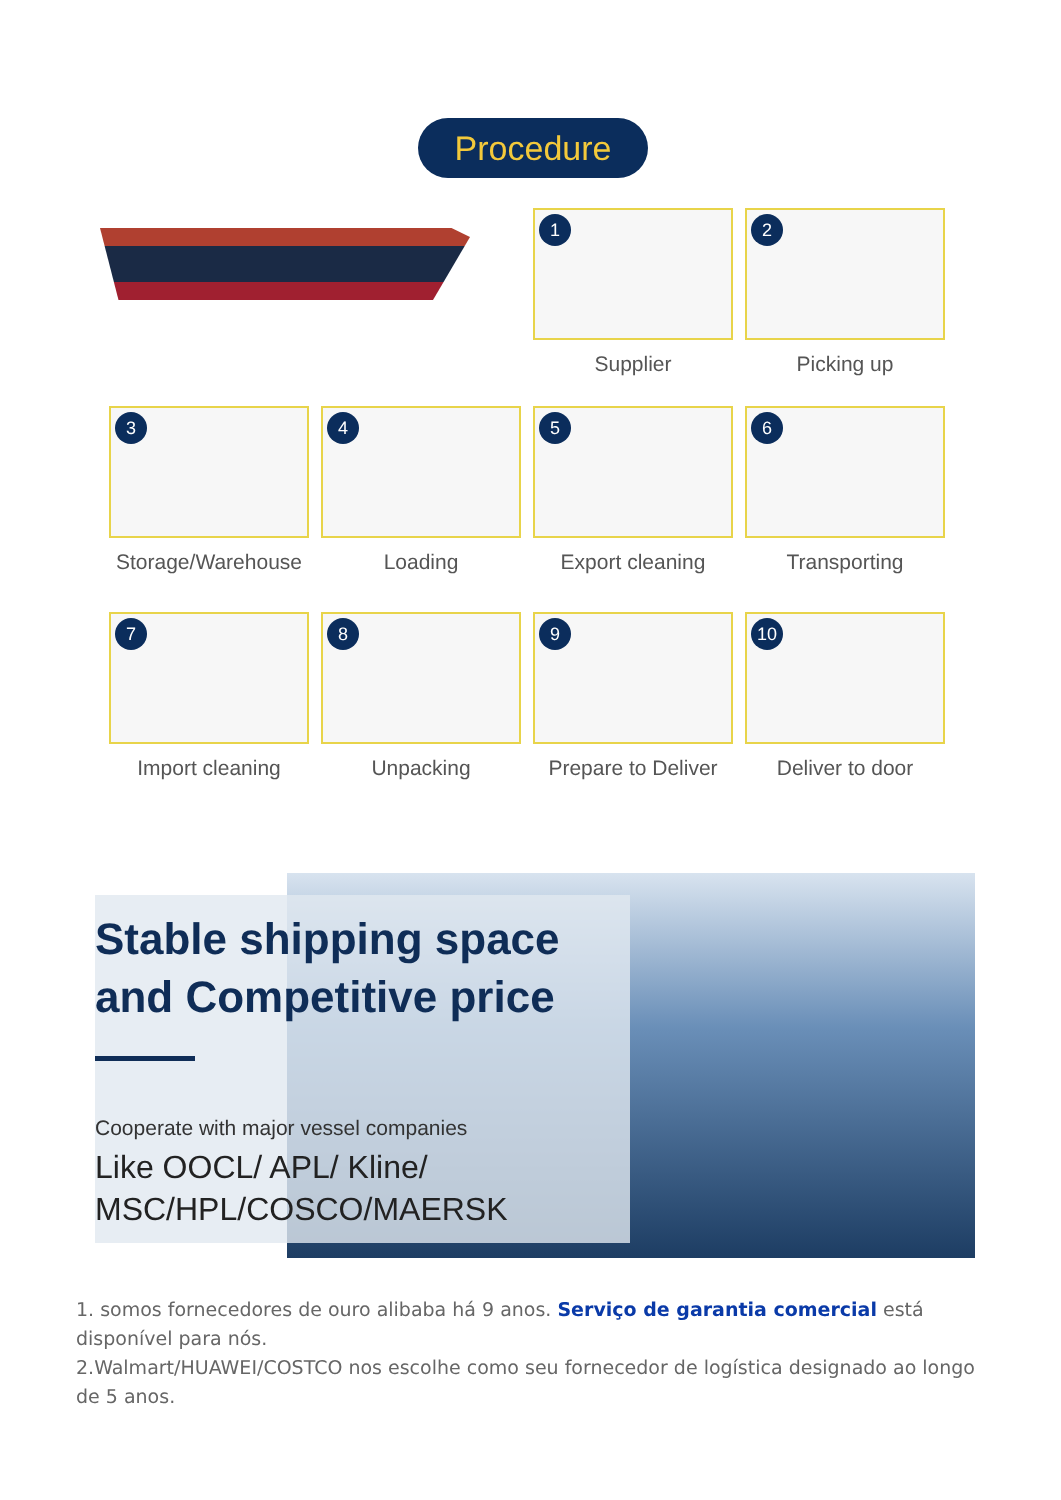Procedure
1
Supplier
2
Picking up
3
Storage/Warehouse
4
Loading
5
Export cleaning
6
Transporting
7
Import cleaning
8
Unpacking
9
Prepare to Deliver
10
Deliver to door
Stable shipping space
and Competitive price
Cooperate with major vessel companies
Like OOCL/ APL/ Kline/
MSC/HPL/COSCO/MAERSK
1. somos fornecedores de ouro alibaba há 9 anos. Serviço de garantia comercial está disponível para nós.
2.Walmart/HUAWEI/COSTCO nos escolhe como seu fornecedor de logística designado ao longo de 5 anos.